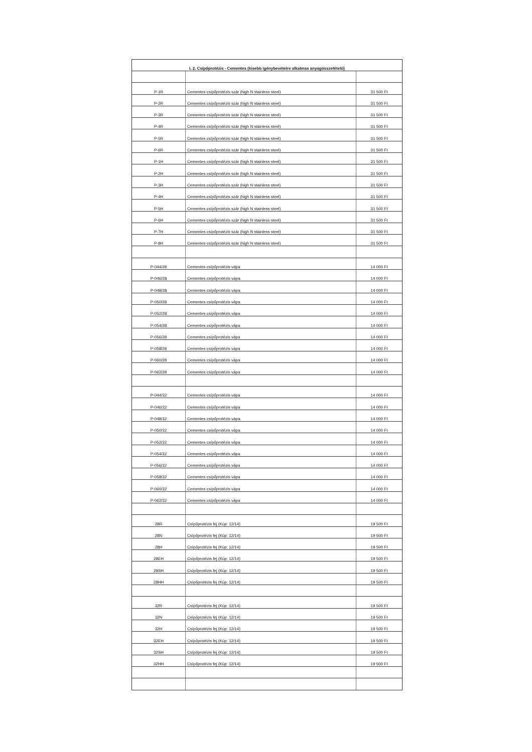| I. 2. Csípőprotézis - Cementes (kisebb igénybevételre alkalmas anyagösszetételű) | | |
| --- | --- | --- |
| P-1R | Cementes csípőprotézis szár (high N stainless steel) | 31 500 Ft |
| P-2R | Cementes csípőprotézis szár (high N stainless steel) | 31 500 Ft |
| P-3R | Cementes csípőprotézis szár (high N stainless steel) | 31 500 Ft |
| P-4R | Cementes csípőprotézis szár (high N stainless steel) | 31 500 Ft |
| P-5R | Cementes csípőprotézis szár (high N stainless steel) | 31 500 Ft |
| P-6R | Cementes csípőprotézis szár (high N stainless steel) | 31 500 Ft |
| P-1H | Cementes csípőprotézis szár (high N stainless steel) | 31 500 Ft |
| P-2H | Cementes csípőprotézis szár (high N stainless steel) | 31 500 Ft |
| P-3H | Cementes csípőprotézis szár (high N stainless steel) | 31 500 Ft |
| P-4H | Cementes csípőprotézis szár (high N stainless steel) | 31 500 Ft |
| P-5H | Cementes csípőprotézis szár (high N stainless steel) | 31 500 Ft |
| P-6H | Cementes csípőprotézis szár (high N stainless steel) | 31 500 Ft |
| P-7H | Cementes csípőprotézis szár (high N stainless steel) | 31 500 Ft |
| P-8H | Cementes csípőprotézis szár (high N stainless steel) | 31 500 Ft |
| P-044/28 | Cementes csípőprotézis vápa | 14 000 Ft |
| P-046/28 | Cementes csípőprotézis vápa | 14 000 Ft |
| P-048/28 | Cementes csípőprotézis vápa | 14 000 Ft |
| P-050/28 | Cementes csípőprotézis vápa | 14 000 Ft |
| P-052/28 | Cementes csípőprotézis vápa | 14 000 Ft |
| P-054/28 | Cementes csípőprotézis vápa | 14 000 Ft |
| P-056/28 | Cementes csípőprotézis vápa | 14 000 Ft |
| P-058/28 | Cementes csípőprotézis vápa | 14 000 Ft |
| P-060/28 | Cementes csípőprotézis vápa | 14 000 Ft |
| P-062/28 | Cementes csípőprotézis vápa | 14 000 Ft |
| P-044/32 | Cementes csípőprotézis vápa | 14 000 Ft |
| P-046/32 | Cementes csípőprotézis vápa | 14 000 Ft |
| P-048/32 | Cementes csípőprotézis vápa | 14 000 Ft |
| P-050/32 | Cementes csípőprotézis vápa | 14 000 Ft |
| P-052/32 | Cementes csípőprotézis vápa | 14 000 Ft |
| P-054/32 | Cementes csípőprotézis vápa | 14 000 Ft |
| P-056/32 | Cementes csípőprotézis vápa | 14 000 Ft |
| P-058/32 | Cementes csípőprotézis vápa | 14 000 Ft |
| P-060/32 | Cementes csípőprotézis vápa | 14 000 Ft |
| P-062/32 | Cementes csípőprotézis vápa | 14 000 Ft |
| 28R | Csípőprotézis fej (Kúp: 12/14) | 19 500 Ft |
| 28N | Csípőprotézis fej (Kúp: 12/14) | 19 500 Ft |
| 28H | Csípőprotézis fej (Kúp: 12/14) | 19 500 Ft |
| 28EH | Csípőprotézis fej (Kúp: 12/14) | 19 500 Ft |
| 28SH | Csípőprotézis fej (Kúp: 12/14) | 19 500 Ft |
| 28HH | Csípőprotézis fej (Kúp: 12/14) | 19 500 Ft |
| 32R | Csípőprotézis fej (Kúp: 12/14) | 19 500 Ft |
| 32N | Csípőprotézis fej (Kúp: 12/14) | 19 500 Ft |
| 32H | Csípőprotézis fej (Kúp: 12/14) | 19 500 Ft |
| 32EH | Csípőprotézis fej (Kúp: 12/14) | 19 500 Ft |
| 32SH | Csípőprotézis fej (Kúp: 12/14) | 19 500 Ft |
| 32HH | Csípőprotézis fej (Kúp: 12/14) | 19 500 Ft |